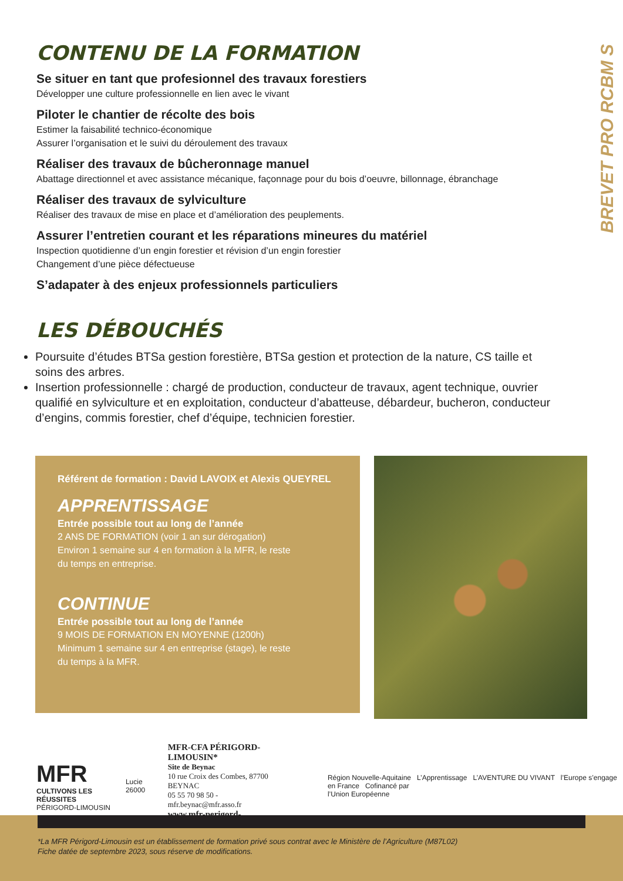BREVET PRO RCBM S
CONTENU DE LA FORMATION
Se situer en tant que profesionnel des travaux forestiers
Développer une culture professionnelle en lien avec le vivant
Piloter le chantier de récolte des bois
Estimer la faisabilité technico-économique
Assurer l’organisation et le suivi du déroulement des travaux
Réaliser des travaux de bûcheronnage manuel
Abattage directionnel et avec assistance mécanique, façonnage pour du bois d’oeuvre, billonnage, ébranchage
Réaliser des travaux de sylviculture
Réaliser des travaux de mise en place et d’amélioration des peuplements.
Assurer l’entretien courant et les réparations mineures du matériel
Inspection quotidienne d’un engin forestier et révision d’un engin forestier
Changement d’une pièce défectueuse
S’adapater à des enjeux professionnels particuliers
LES DÉBOUCHÉS
Poursuite d’études BTSa gestion forestière, BTSa gestion et protection de la nature, CS taille et soins des arbres.
Insertion professionnelle : chargé de production, conducteur de travaux, agent technique, ouvrier qualifié en sylviculture et en exploitation, conducteur d’abatteuse, débardeur, bucheron, conducteur d’engins, commis forestier, chef d’équipe, technicien forestier.
Référent de formation : David LAVOIX et Alexis QUEYREL
APPRENTISSAGE
Entrée possible tout au long de l’année
2 ANS DE FORMATION (voir 1 an sur dérogation)
Environ 1 semaine sur 4 en formation à la MFR, le reste
du temps en entreprise.
CONTINUE
Entrée possible tout au long de l’année
9 MOIS DE FORMATION EN MOYENNE (1200h)
Minimum 1 semaine sur 4 en entreprise (stage), le reste
du temps à la MFR.
MFR
CULTIVONS LES RÉUSSITES
PÉRIGORD-LIMOUSIN
Lucie 26000
MFR-CFA PÉRIGORD-LIMOUSIN*
Site de Beynac
10 rue Croix des Combes, 87700 BEYNAC
05 55 70 98 50 - mfr.beynac@mfr.asso.fr
www.mfr-perigord-limousin.com
Région Nouvelle-Aquitaine L’Apprentissage L’AVENTURE DU VIVANT l’Europe s’engage en France Cofinancé par
l’Union Européenne
*La MFR Périgord-Limousin est un établissement de formation privé sous contrat avec le Ministère de l’Agriculture (M87L02)
Fiche datée de septembre 2023, sous réserve de modifications.